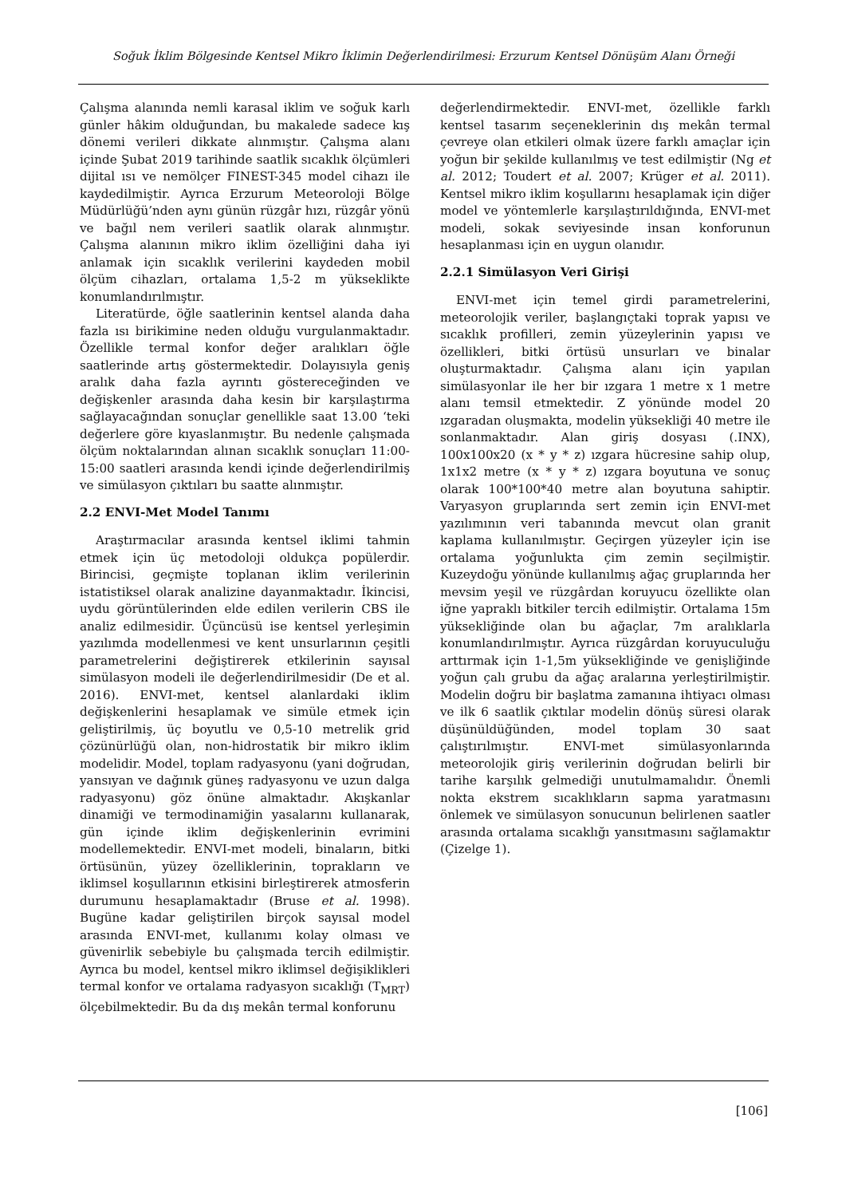Soğuk İklim Bölgesinde Kentsel Mikro İklimin Değerlendirilmesi: Erzurum Kentsel Dönüşüm Alanı Örneği
Çalışma alanında nemli karasal iklim ve soğuk karlı günler hâkim olduğundan, bu makalede sadece kış dönemi verileri dikkate alınmıştır. Çalışma alanı içinde Şubat 2019 tarihinde saatlik sıcaklık ölçümleri dijital ısı ve nemölçer FINEST-345 model cihazı ile kaydedilmiştir. Ayrıca Erzurum Meteoroloji Bölge Müdürlüğü’nden aynı günün rüzgâr hızı, rüzgâr yönü ve bağıl nem verileri saatlik olarak alınmıştır. Çalışma alanının mikro iklim özelliğini daha iyi anlamak için sıcaklık verilerini kaydeden mobil ölçüm cihazları, ortalama 1,5-2 m yükseklikte konumlandırılmıştır.
Literatürde, öğle saatlerinin kentsel alanda daha fazla ısı birikimine neden olduğu vurgulanmaktadır. Özellikle termal konfor değer aralıkları öğle saatlerinde artış göstermektedir. Dolayısıyla geniş aralık daha fazla ayrıntı göstereceğinden ve değişkenler arasında daha kesin bir karşılaştırma sağlayacağından sonuçlar genellikle saat 13.00 ‘teki değerlere göre kıyaslanmıştır. Bu nedenle çalışmada ölçüm noktalarından alınan sıcaklık sonuçları 11:00-15:00 saatleri arasında kendi içinde değerlendirilmiş ve simülasyon çıktıları bu saatte alınmıştır.
2.2 ENVI-Met Model Tanımı
Araştırmacılar arasında kentsel iklimi tahmin etmek için üç metodoloji oldukça popülerdir. Birincisi, geçmişte toplanan iklim verilerinin istatistiksel olarak analizine dayanmaktadır. İkincisi, uydu görüntülerinden elde edilen verilerin CBS ile analiz edilmesidir. Üçüncüsü ise kentsel yerleşimin yazılımda modellenmesi ve kent unsurlarının çeşitli parametrelerini değiştirerek etkilerinin sayısal simülasyon modeli ile değerlendirilmesidir (De et al. 2016). ENVI-met, kentsel alanlardaki iklim değişkenlerini hesaplamak ve simüle etmek için geliştirilmiş, üç boyutlu ve 0,5-10 metrelik grid çözünürlüğü olan, non-hidrostatik bir mikro iklim modelidir. Model, toplam radyasyonu (yani doğrudan, yansıyan ve dağınık güneş radyasyonu ve uzun dalga radyasyonu) göz önüne almaktadır. Akışkanlar dinamiği ve termodinamiğin yasalarını kullanarak, gün içinde iklim değişkenlerinin evrimini modellemektedir. ENVI-met modeli, binaların, bitki örtüsünün, yüzey özelliklerinin, toprakların ve iklimsel koşullarının etkisini birleştirerek atmosferin durumunu hesaplamaktadır (Bruse et al. 1998). Bugüne kadar geliştirilen birçok sayısal model arasında ENVI-met, kullanımı kolay olması ve güvenirlik sebebiyle bu çalışmada tercih edilmiştir. Ayrıca bu model, kentsel mikro iklimsel değişiklikleri termal konfor ve ortalama radyasyon sıcaklığı (T<sub>MRT</sub>) ölçebilmektedir. Bu da dış mekân termal konforunu
değerlendirmektedir. ENVI-met, özellikle farklı kentsel tasarım seçeneklerinin dış mekân termal çevreye olan etkileri olmak üzere farklı amaçlar için yoğun bir şekilde kullanılmış ve test edilmiştir (Ng et al. 2012; Toudert et al. 2007; Krüger et al. 2011). Kentsel mikro iklim koşullarını hesaplamak için diğer model ve yöntemlerle karşılaştırıldığında, ENVI-met modeli, sokak seviyesinde insan konforunun hesaplanması için en uygun olanıdır.
2.2.1 Simülasyon Veri Girişi
ENVI-met için temel girdi parametrelerini, meteorolojik veriler, başlangıçtaki toprak yapısı ve sıcaklık profilleri, zemin yüzeylerinin yapısı ve özellikleri, bitki örtüsü unsurları ve binalar oluşturmaktadır. Çalışma alanı için yapılan simülasyonlar ile her bir ızgara 1 metre x 1 metre alanı temsil etmektedir. Z yönünde model 20 ızgaradan oluşmakta, modelin yüksekliği 40 metre ile sonlanmaktadır. Alan giriş dosyası (.INX), 100x100x20 (x * y * z) ızgara hücresine sahip olup, 1x1x2 metre (x * y * z) ızgara boyutuna ve sonuç olarak 100*100*40 metre alan boyutuna sahiptir. Varyasyon gruplarında sert zemin için ENVI-met yazılımının veri tabanında mevcut olan granit kaplama kullanılmıştır. Geçirgen yüzeyler için ise ortalama yoğunlukta çim zemin seçilmiştir. Kuzeydoğu yönünde kullanılmış ağaç gruplarında her mevsim yeşil ve rüzgârdan koruyucu özellikte olan iğne yapraklı bitkiler tercih edilmiştir. Ortalama 15m yüksekliğinde olan bu ağaçlar, 7m aralıklarla konumlandırılmıştır. Ayrıca rüzgârdan koruyuculuğu arttırmak için 1-1,5m yüksekliğinde ve genişliğinde yoğun çalı grubu da ağaç aralarına yerleştirilmiştir. Modelin doğru bir başlatma zamanına ihtiyacı olması ve ilk 6 saatlik çıktılar modelin dönüş süresi olarak düşünüldüğünden, model toplam 30 saat çalıştırılmıştır. ENVI-met simülasyonlarında meteorolojik giriş verilerinin doğrudan belirli bir tarihe karşılık gelmediği unutulmamalıdır. Önemli nokta ekstrem sıcaklıkların sapma yaratmasını önlemek ve simülasyon sonucunun belirlenen saatler arasında ortalama sıcaklığı yansıtmasını sağlamaktır (Çizelge 1).
[106]